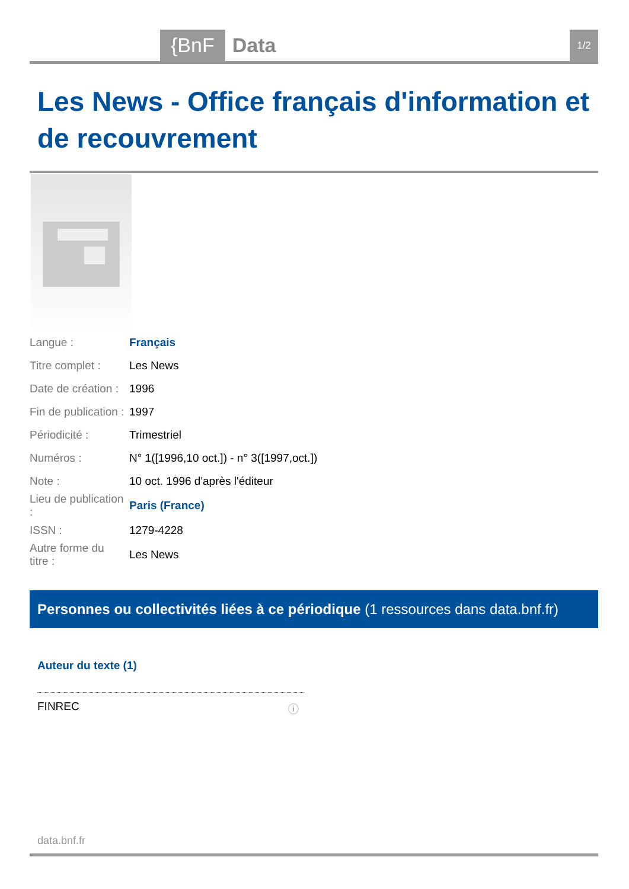{BnF Data 1/2
Les News - Office français d'information et de recouvrement
| Langue : | Français |
| Titre complet : | Les News |
| Date de création : | 1996 |
| Fin de publication : | 1997 |
| Périodicité : | Trimestriel |
| Numéros : | N° 1([1996,10 oct.]) - n° 3([1997,oct.]) |
| Note : | 10 oct. 1996 d'après l'éditeur |
| Lieu de publication : | Paris (France) |
| ISSN : | 1279-4228 |
| Autre forme du titre : | Les News |
Personnes ou collectivités liées à ce périodique (1 ressources dans data.bnf.fr)
Auteur du texte (1)
FINREC
ⓘ
data.bnf.fr